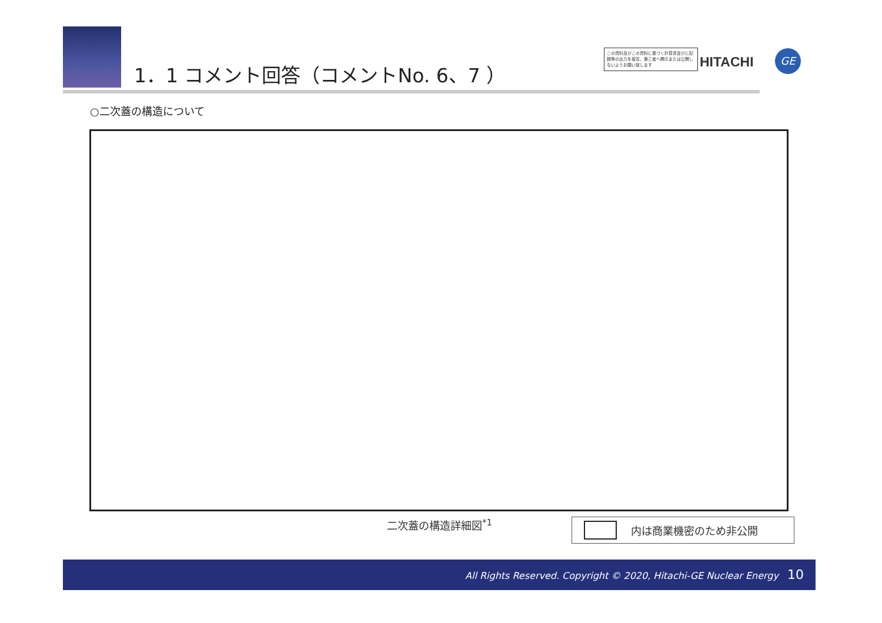1．1 コメント回答（コメントNo. 6、7 ）
この資料及びこの資料に基づく計算書並びに記録等の出力を複写、第三者へ開示または公開しないようお願い致します
HITACHI GE
○二次蓋の構造について
二次蓋の構造詳細図<sup>*1</sup> 内は商業機密のため非公開
All Rights Reserved. Copyright © 2020, Hitachi-GE Nuclear Energy 10